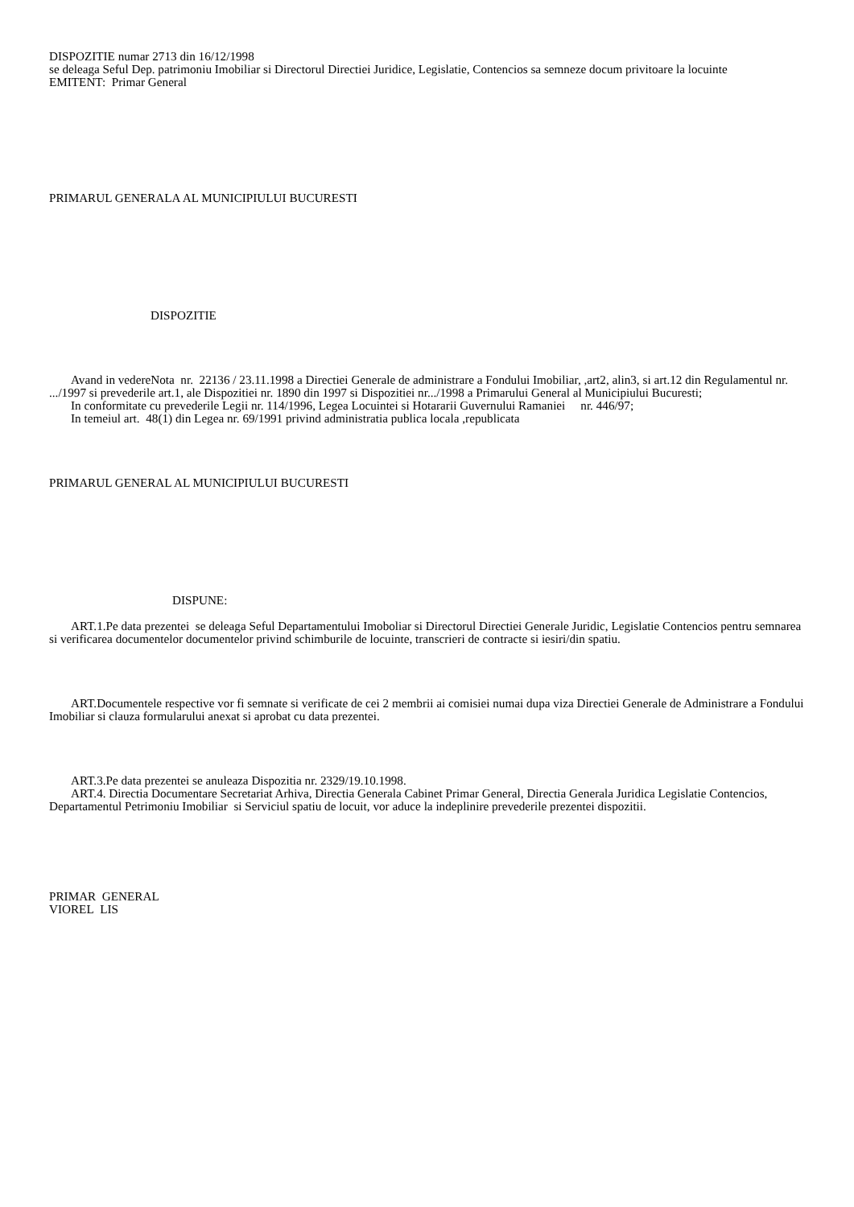DISPOZITIE numar 2713 din 16/12/1998
se deleaga Seful Dep. patrimoniu Imobiliar si Directorul Directiei Juridice, Legislatie, Contencios sa semneze docum privitoare la locuinte
EMITENT: Primar General
PRIMARUL GENERALA AL MUNICIPIULUI BUCURESTI
DISPOZITIE
Avand in vedereNota nr. 22136 / 23.11.1998 a Directiei Generale de administrare a Fondului Imobiliar, ,art2, alin3, si art.12 din Regulamentul nr. .../1997 si prevederile art.1, ale Dispozitiei nr. 1890 din 1997 si Dispozitiei nr.../1998 a Primarului General al Municipiului Bucuresti;
In conformitate cu prevederile Legii nr. 114/1996, Legea Locuintei si Hotararii Guvernului Ramaniei nr. 446/97;
In temeiul art. 48(1) din Legea nr. 69/1991 privind administratia publica locala ,republicata
PRIMARUL GENERAL AL MUNICIPIULUI BUCURESTI
DISPUNE:
ART.1.Pe data prezentei se deleaga Seful Departamentului Imoboliar si Directorul Directiei Generale Juridic, Legislatie Contencios pentru semnarea si verificarea documentelor documentelor privind schimburile de locuinte, transcrieri de contracte si iesiri/din spatiu.
ART.Documentele respective vor fi semnate si verificate de cei 2 membrii ai comisiei numai dupa viza Directiei Generale de Administrare a Fondului Imobiliar si clauza formularului anexat si aprobat cu data prezentei.
ART.3.Pe data prezentei se anuleaza Dispozitia nr. 2329/19.10.1998.
ART.4. Directia Documentare Secretariat Arhiva, Directia Generala Cabinet Primar General, Directia Generala Juridica Legislatie Contencios, Departamentul Petrimoniu Imobiliar si Serviciul spatiu de locuit, vor aduce la indeplinire prevederile prezentei dispozitii.
PRIMAR GENERAL
VIOREL LIS